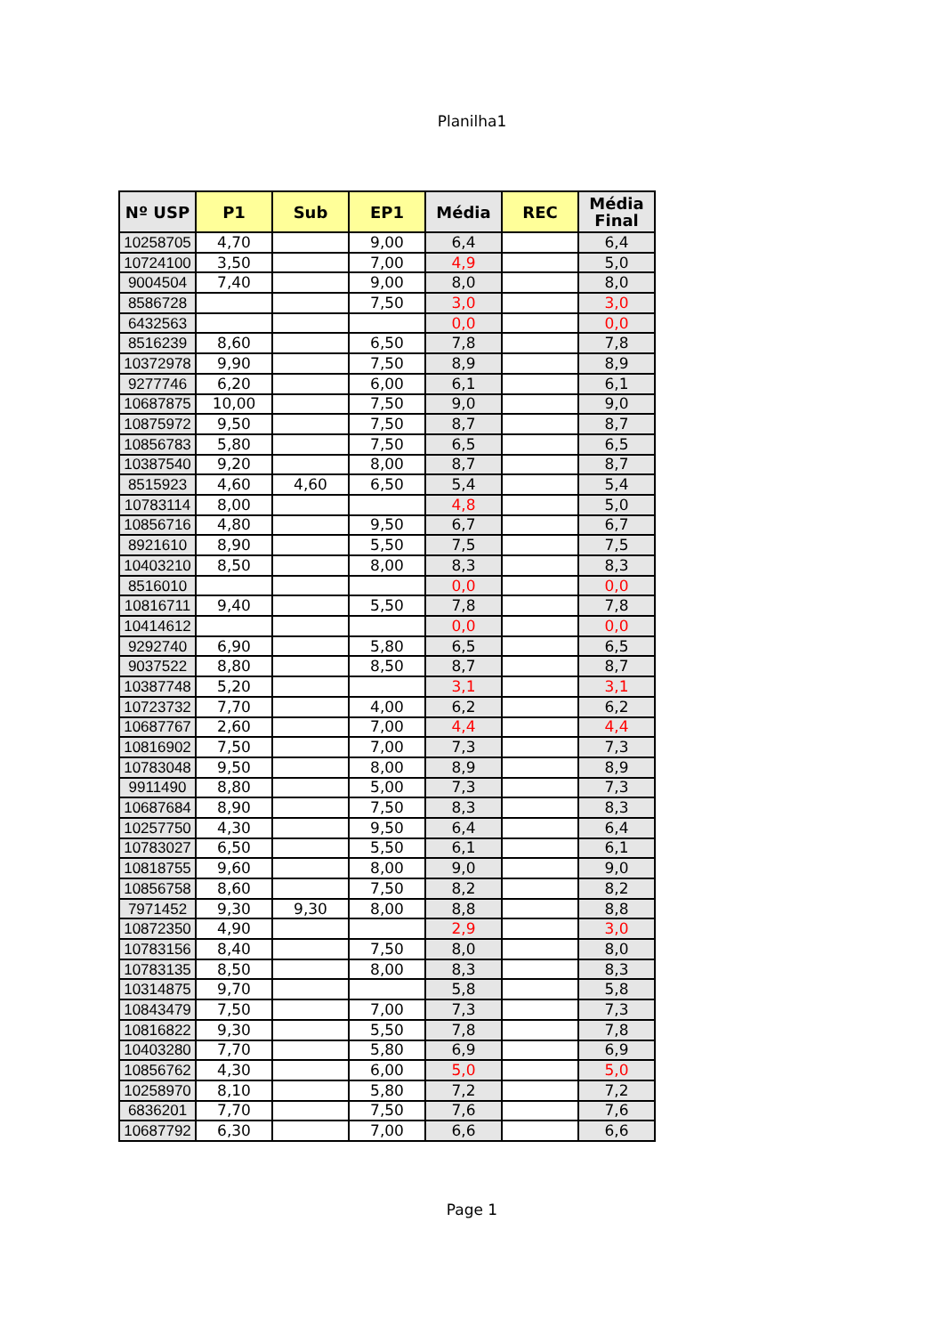Planilha1
| Nº USP | P1 | Sub | EP1 | Média | REC | Média Final |
| --- | --- | --- | --- | --- | --- | --- |
| 10258705 | 4,70 | | 9,00 | 6,4 | | 6,4 |
| 10724100 | 3,50 | | 7,00 | 4,9 | | 5,0 |
| 9004504 | 7,40 | | 9,00 | 8,0 | | 8,0 |
| 8586728 | | | 7,50 | 3,0 | | 3,0 |
| 6432563 | | | | 0,0 | | 0,0 |
| 8516239 | 8,60 | | 6,50 | 7,8 | | 7,8 |
| 10372978 | 9,90 | | 7,50 | 8,9 | | 8,9 |
| 9277746 | 6,20 | | 6,00 | 6,1 | | 6,1 |
| 10687875 | 10,00 | | 7,50 | 9,0 | | 9,0 |
| 10875972 | 9,50 | | 7,50 | 8,7 | | 8,7 |
| 10856783 | 5,80 | | 7,50 | 6,5 | | 6,5 |
| 10387540 | 9,20 | | 8,00 | 8,7 | | 8,7 |
| 8515923 | 4,60 | 4,60 | 6,50 | 5,4 | | 5,4 |
| 10783114 | 8,00 | | | 4,8 | | 5,0 |
| 10856716 | 4,80 | | 9,50 | 6,7 | | 6,7 |
| 8921610 | 8,90 | | 5,50 | 7,5 | | 7,5 |
| 10403210 | 8,50 | | 8,00 | 8,3 | | 8,3 |
| 8516010 | | | | 0,0 | | 0,0 |
| 10816711 | 9,40 | | 5,50 | 7,8 | | 7,8 |
| 10414612 | | | | 0,0 | | 0,0 |
| 9292740 | 6,90 | | 5,80 | 6,5 | | 6,5 |
| 9037522 | 8,80 | | 8,50 | 8,7 | | 8,7 |
| 10387748 | 5,20 | | | 3,1 | | 3,1 |
| 10723732 | 7,70 | | 4,00 | 6,2 | | 6,2 |
| 10687767 | 2,60 | | 7,00 | 4,4 | | 4,4 |
| 10816902 | 7,50 | | 7,00 | 7,3 | | 7,3 |
| 10783048 | 9,50 | | 8,00 | 8,9 | | 8,9 |
| 9911490 | 8,80 | | 5,00 | 7,3 | | 7,3 |
| 10687684 | 8,90 | | 7,50 | 8,3 | | 8,3 |
| 10257750 | 4,30 | | 9,50 | 6,4 | | 6,4 |
| 10783027 | 6,50 | | 5,50 | 6,1 | | 6,1 |
| 10818755 | 9,60 | | 8,00 | 9,0 | | 9,0 |
| 10856758 | 8,60 | | 7,50 | 8,2 | | 8,2 |
| 7971452 | 9,30 | 9,30 | 8,00 | 8,8 | | 8,8 |
| 10872350 | 4,90 | | | 2,9 | | 3,0 |
| 10783156 | 8,40 | | 7,50 | 8,0 | | 8,0 |
| 10783135 | 8,50 | | 8,00 | 8,3 | | 8,3 |
| 10314875 | 9,70 | | | 5,8 | | 5,8 |
| 10843479 | 7,50 | | 7,00 | 7,3 | | 7,3 |
| 10816822 | 9,30 | | 5,50 | 7,8 | | 7,8 |
| 10403280 | 7,70 | | 5,80 | 6,9 | | 6,9 |
| 10856762 | 4,30 | | 6,00 | 5,0 | | 5,0 |
| 10258970 | 8,10 | | 5,80 | 7,2 | | 7,2 |
| 6836201 | 7,70 | | 7,50 | 7,6 | | 7,6 |
| 10687792 | 6,30 | | 7,00 | 6,6 | | 6,6 |
Page 1